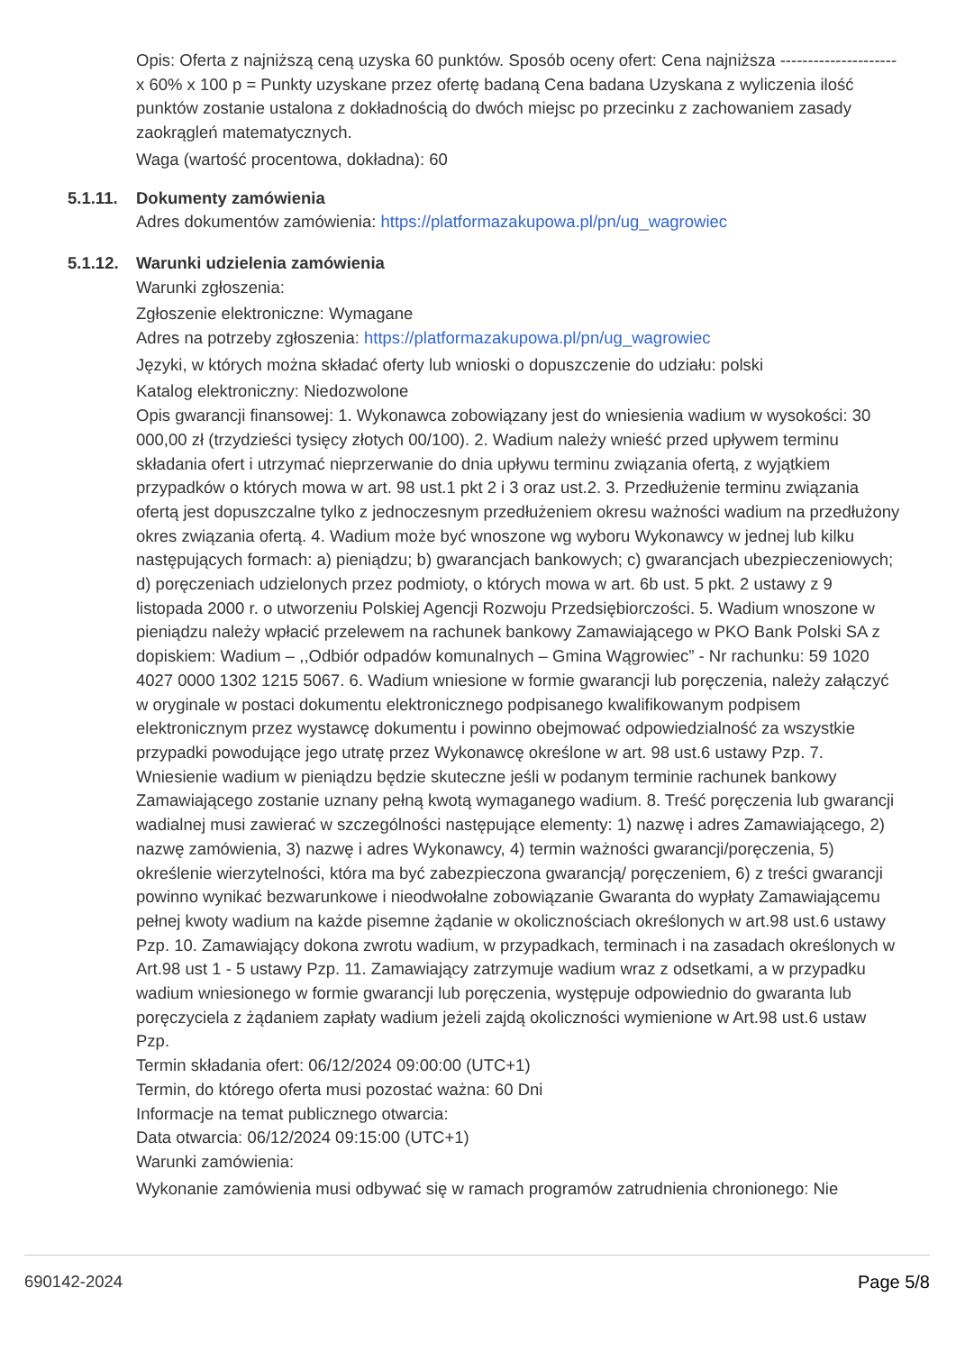Opis: Oferta z najniższą ceną uzyska 60 punktów. Sposób oceny ofert: Cena najniższa --------------------- x 60% x 100 p = Punkty uzyskane przez ofertę badaną Cena badana Uzyskana z wyliczenia ilość punktów zostanie ustalona z dokładnością do dwóch miejsc po przecinku z zachowaniem zasady zaokrągleń matematycznych.
Waga (wartość procentowa, dokładna): 60
5.1.11.
Dokumenty zamówienia
Adres dokumentów zamówienia: https://platformazakupowa.pl/pn/ug_wagrowiec
5.1.12.
Warunki udzielenia zamówienia
Warunki zgłoszenia:
Zgłoszenie elektroniczne: Wymagane
Adres na potrzeby zgłoszenia: https://platformazakupowa.pl/pn/ug_wagrowiec
Języki, w których można składać oferty lub wnioski o dopuszczenie do udziału: polski
Katalog elektroniczny: Niedozwolone
Opis gwarancji finansowej: 1. Wykonawca zobowiązany jest do wniesienia wadium w wysokości: 30 000,00 zł (trzydzieści tysięcy złotych 00/100). 2. Wadium należy wnieść przed upływem terminu składania ofert i utrzymać nieprzerwanie do dnia upływu terminu związania ofertą, z wyjątkiem przypadków o których mowa w art. 98 ust.1 pkt 2 i 3 oraz ust.2. 3. Przedłużenie terminu związania ofertą jest dopuszczalne tylko z jednoczesnym przedłużeniem okresu ważności wadium na przedłużony okres związania ofertą. 4. Wadium może być wnoszone wg wyboru Wykonawcy w jednej lub kilku następujących formach: a) pieniądzu; b) gwarancjach bankowych; c) gwarancjach ubezpieczeniowych; d) poręczeniach udzielonych przez podmioty, o których mowa w art. 6b ust. 5 pkt. 2 ustawy z 9 listopada 2000 r. o utworzeniu Polskiej Agencji Rozwoju Przedsiębiorczości. 5. Wadium wnoszone w pieniądzu należy wpłacić przelewem na rachunek bankowy Zamawiającego w PKO Bank Polski SA z dopiskiem: Wadium – ,,Odbiór odpadów komunalnych – Gmina Wągrowiec” - Nr rachunku: 59 1020 4027 0000 1302 1215 5067. 6. Wadium wniesione w formie gwarancji lub poręczenia, należy załączyć w oryginale w postaci dokumentu elektronicznego podpisanego kwalifikowanym podpisem elektronicznym przez wystawcę dokumentu i powinno obejmować odpowiedzialność za wszystkie przypadki powodujące jego utratę przez Wykonawcę określone w art. 98 ust.6 ustawy Pzp. 7. Wniesienie wadium w pieniądzu będzie skuteczne jeśli w podanym terminie rachunek bankowy Zamawiającego zostanie uznany pełną kwotą wymaganego wadium. 8. Treść poręczenia lub gwarancji wadialnej musi zawierać w szczególności następujące elementy: 1) nazwę i adres Zamawiającego, 2) nazwę zamówienia, 3) nazwę i adres Wykonawcy, 4) termin ważności gwarancji/poręczenia, 5) określenie wierzytelności, która ma być zabezpieczona gwarancją/ poręczeniem, 6) z treści gwarancji powinno wynikać bezwarunkowe i nieodwołalne zobowiązanie Gwaranta do wypłaty Zamawiającemu pełnej kwoty wadium na każde pisemne żądanie w okolicznościach określonych w art.98 ust.6 ustawy Pzp. 10. Zamawiający dokona zwrotu wadium, w przypadkach, terminach i na zasadach określonych w Art.98 ust 1 - 5 ustawy Pzp. 11. Zamawiający zatrzymuje wadium wraz z odsetkami, a w przypadku wadium wniesionego w formie gwarancji lub poręczenia, występuje odpowiednio do gwaranta lub poręczyciela z żądaniem zapłaty wadium jeżeli zajdą okoliczności wymienione w Art.98 ust.6 ustaw Pzp.
Termin składania ofert: 06/12/2024 09:00:00 (UTC+1)
Termin, do którego oferta musi pozostać ważna: 60 Dni
Informacje na temat publicznego otwarcia:
Data otwarcia: 06/12/2024 09:15:00 (UTC+1)
Warunki zamówienia:
Wykonanie zamówienia musi odbywać się w ramach programów zatrudnienia chronionego: Nie
690142-2024 Page 5/8